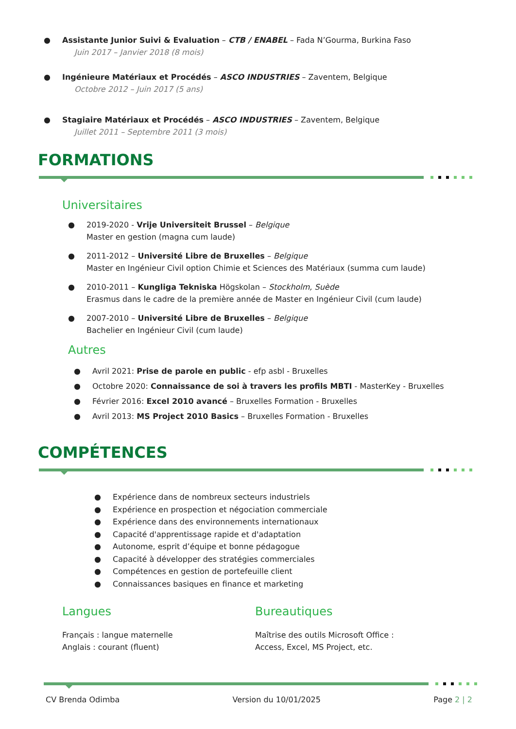● Assistante Junior Suivi & Evaluation – CTB / ENABEL – Fada N’Gourma, Burkina Faso
Juin 2017 – Janvier 2018 (8 mois)
● Ingénieure Matériaux et Procédés – ASCO INDUSTRIES – Zaventem, Belgique
Octobre 2012 – Juin 2017 (5 ans)
● Stagiaire Matériaux et Procédés – ASCO INDUSTRIES – Zaventem, Belgique
Juillet 2011 – Septembre 2011 (3 mois)
FORMATIONS
Universitaires
● 2019-2020 - Vrije Universiteit Brussel – Belgique
Master en gestion (magna cum laude)
● 2011-2012 – Université Libre de Bruxelles – Belgique
Master en Ingénieur Civil option Chimie et Sciences des Matériaux (summa cum laude)
● 2010-2011 – Kungliga Tekniska Högskolan – Stockholm, Suède
Erasmus dans le cadre de la première année de Master en Ingénieur Civil (cum laude)
● 2007-2010 – Université Libre de Bruxelles – Belgique
Bachelier en Ingénieur Civil (cum laude)
Autres
● Avril 2021: Prise de parole en public - efp asbl - Bruxelles
● Octobre 2020: Connaissance de soi à travers les profils MBTI - MasterKey - Bruxelles
● Février 2016: Excel 2010 avancé – Bruxelles Formation - Bruxelles
● Avril 2013: MS Project 2010 Basics – Bruxelles Formation - Bruxelles
COMPÉTENCES
● Expérience dans de nombreux secteurs industriels
● Expérience en prospection et négociation commerciale
● Expérience dans des environnements internationaux
● Capacité d'apprentissage rapide et d'adaptation
● Autonome, esprit d’équipe et bonne pédagogue
● Capacité à développer des stratégies commerciales
● Compétences en gestion de portefeuille client
● Connaissances basiques en finance et marketing
Langues
Français : langue maternelle
Anglais : courant (fluent)
Bureautiques
Maîtrise des outils Microsoft Office :
Access, Excel, MS Project, etc.
CV Brenda Odimba Version du 10/01/2025 Page 2 | 2